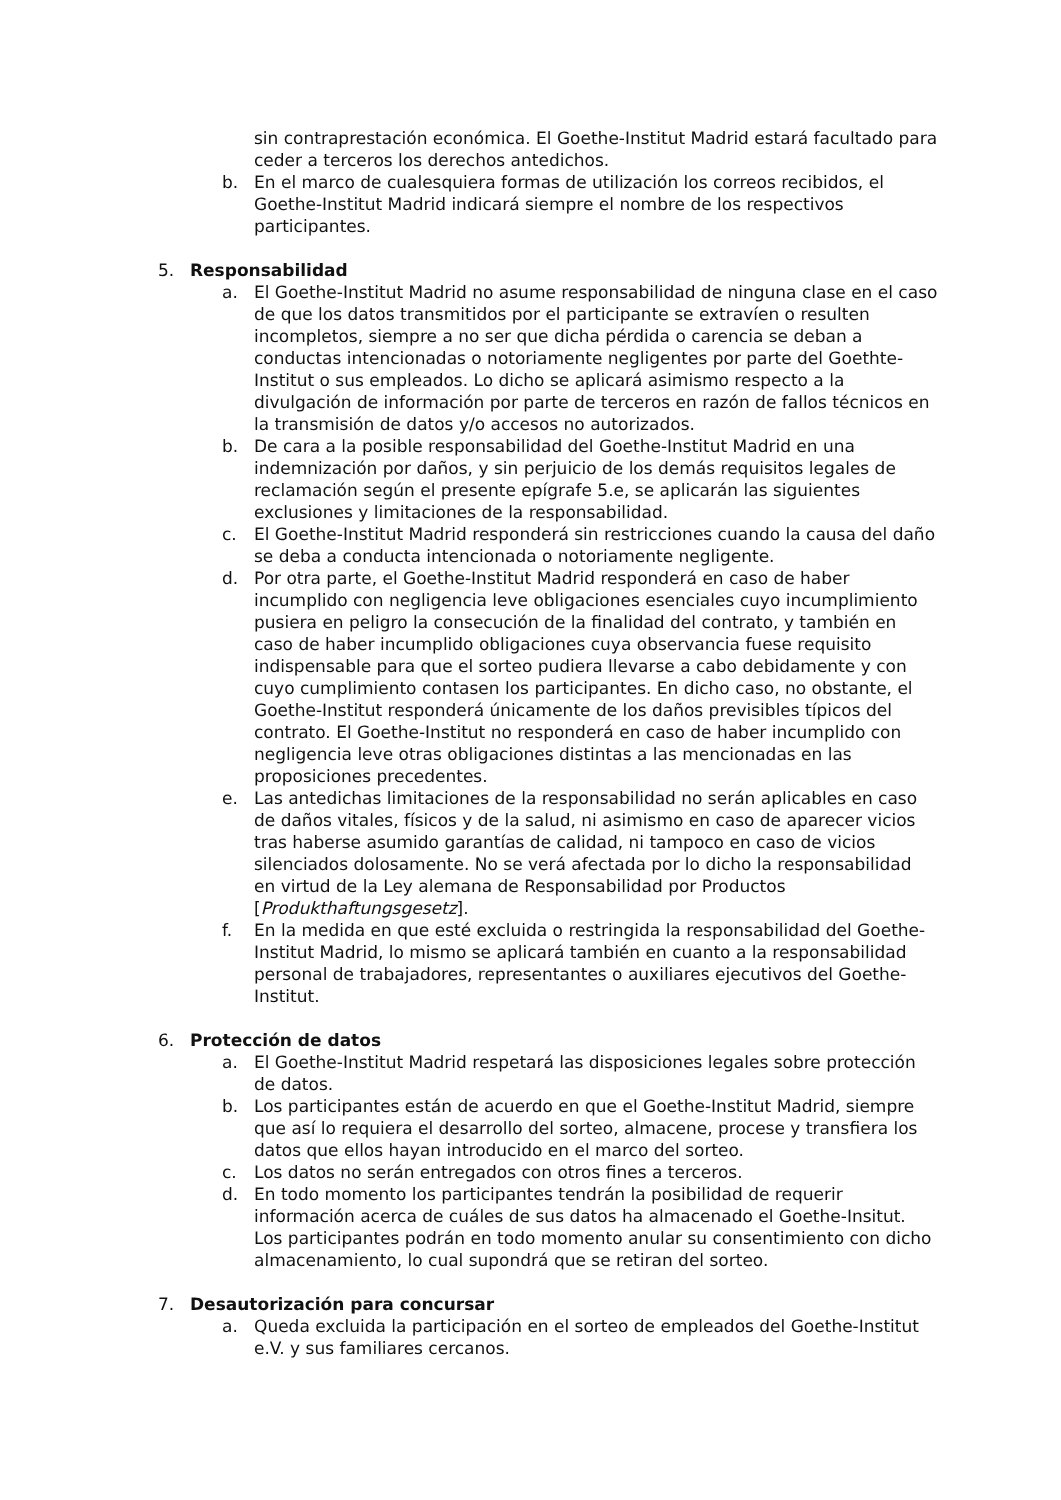sin contraprestación económica. El Goethe-Institut Madrid estará facultado para ceder a terceros los derechos antedichos.
b. En el marco de cualesquiera formas de utilización los correos recibidos, el Goethe-Institut Madrid indicará siempre el nombre de los respectivos participantes.
5. Responsabilidad
a. El Goethe-Institut Madrid no asume responsabilidad de ninguna clase en el caso de que los datos transmitidos por el participante se extravíen o resulten incompletos, siempre a no ser que dicha pérdida o carencia se deban a conductas intencionadas o notoriamente negligentes por parte del Goethte-Institut o sus empleados. Lo dicho se aplicará asimismo respecto a la divulgación de información por parte de terceros en razón de fallos técnicos en la transmisión de datos y/o accesos no autorizados.
b. De cara a la posible responsabilidad del Goethe-Institut Madrid en una indemnización por daños, y sin perjuicio de los demás requisitos legales de reclamación según el presente epígrafe 5.e, se aplicarán las siguientes exclusiones y limitaciones de la responsabilidad.
c. El Goethe-Institut Madrid responderá sin restricciones cuando la causa del daño se deba a conducta intencionada o notoriamente negligente.
d. Por otra parte, el Goethe-Institut Madrid responderá en caso de haber incumplido con negligencia leve obligaciones esenciales cuyo incumplimiento pusiera en peligro la consecución de la finalidad del contrato, y también en caso de haber incumplido obligaciones cuya observancia fuese requisito indispensable para que el sorteo pudiera llevarse a cabo debidamente y con cuyo cumplimiento contasen los participantes. En dicho caso, no obstante, el Goethe-Institut responderá únicamente de los daños previsibles típicos del contrato. El Goethe-Institut no responderá en caso de haber incumplido con negligencia leve otras obligaciones distintas a las mencionadas en las proposiciones precedentes.
e. Las antedichas limitaciones de la responsabilidad no serán aplicables en caso de daños vitales, físicos y de la salud, ni asimismo en caso de aparecer vicios tras haberse asumido garantías de calidad, ni tampoco en caso de vicios silenciados dolosamente. No se verá afectada por lo dicho la responsabilidad en virtud de la Ley alemana de Responsabilidad por Productos [Produkthaftungsgesetz].
f. En la medida en que esté excluida o restringida la responsabilidad del Goethe-Institut Madrid, lo mismo se aplicará también en cuanto a la responsabilidad personal de trabajadores, representantes o auxiliares ejecutivos del Goethe-Institut.
6. Protección de datos
a. El Goethe-Institut Madrid respetará las disposiciones legales sobre protección de datos.
b. Los participantes están de acuerdo en que el Goethe-Institut Madrid, siempre que así lo requiera el desarrollo del sorteo, almacene, procese y transfiera los datos que ellos hayan introducido en el marco del sorteo.
c. Los datos no serán entregados con otros fines a terceros.
d. En todo momento los participantes tendrán la posibilidad de requerir información acerca de cuáles de sus datos ha almacenado el Goethe-Insitut. Los participantes podrán en todo momento anular su consentimiento con dicho almacenamiento, lo cual supondrá que se retiran del sorteo.
7. Desautorización para concursar
a. Queda excluida la participación en el sorteo de empleados del Goethe-Institut e.V. y sus familiares cercanos.